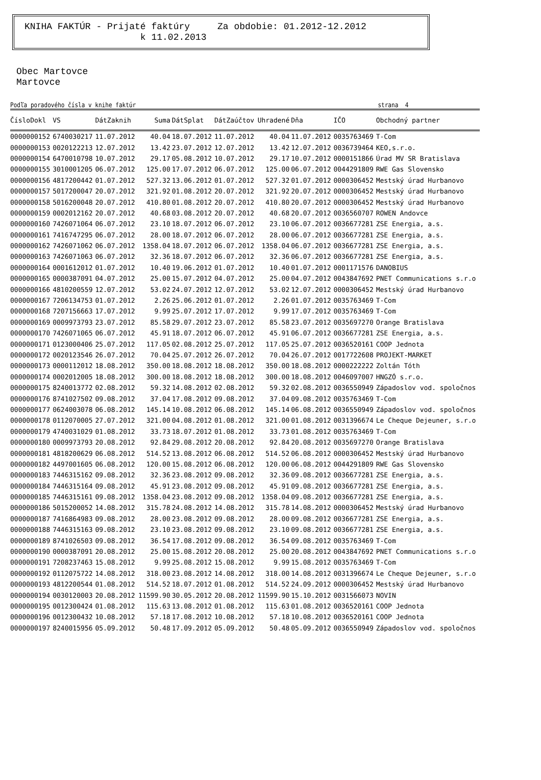KNIHA FAKTÚR - Prijaté faktúry Za obdobie: 01.2012-12.2012
k 11.02.2013
Obec Martovce
Martovce
Podľa poradového čísla v knihe faktúr strana 4
| ČísloDokl | VS | DátZaknih | Suma | DátSplat | DátZaúčtov | Uhradené | Dňa | IČO | Obchodný partner |
| --- | --- | --- | --- | --- | --- | --- | --- | --- | --- |
| 0000000152 | 6740030217 | 11.07.2012 | 40.04 | 18.07.2012 | 11.07.2012 | 40.04 | 11.07.2012 | 0035763469 | T-Com |
| 0000000153 | 0020122213 | 12.07.2012 | 13.42 | 23.07.2012 | 12.07.2012 | 13.42 | 12.07.2012 | 0036739464 | KEO,s.r.o. |
| 0000000154 | 6470010798 | 10.07.2012 | 29.17 | 05.08.2012 | 10.07.2012 | 29.17 | 10.07.2012 | 0000151866 | Úrad MV SR Bratislava |
| 0000000155 | 3010001205 | 06.07.2012 | 125.00 | 17.07.2012 | 06.07.2012 | 125.00 | 06.07.2012 | 0044291809 | RWE Gas Slovensko |
| 0000000156 | 4817200442 | 01.07.2012 | 527.32 | 13.06.2012 | 01.07.2012 | 527.32 | 01.07.2012 | 0000306452 | Mestský úrad Hurbanovo |
| 0000000157 | 5017200047 | 20.07.2012 | 321.92 | 01.08.2012 | 20.07.2012 | 321.92 | 20.07.2012 | 0000306452 | Mestský úrad Hurbanovo |
| 0000000158 | 5016200048 | 20.07.2012 | 410.80 | 01.08.2012 | 20.07.2012 | 410.80 | 20.07.2012 | 0000306452 | Mestský úrad Hurbanovo |
| 0000000159 | 0002012162 | 20.07.2012 | 40.68 | 03.08.2012 | 20.07.2012 | 40.68 | 20.07.2012 | 0036560707 | ROWEN Andovce |
| 0000000160 | 7426071064 | 06.07.2012 | 23.10 | 18.07.2012 | 06.07.2012 | 23.10 | 06.07.2012 | 0036677281 | ZSE Energia, a.s. |
| 0000000161 | 7416747295 | 06.07.2012 | 28.00 | 18.07.2012 | 06.07.2012 | 28.00 | 06.07.2012 | 0036677281 | ZSE Energia, a.s. |
| 0000000162 | 7426071062 | 06.07.2012 | 1358.04 | 18.07.2012 | 06.07.2012 | 1358.04 | 06.07.2012 | 0036677281 | ZSE Energia, a.s. |
| 0000000163 | 7426071063 | 06.07.2012 | 32.36 | 18.07.2012 | 06.07.2012 | 32.36 | 06.07.2012 | 0036677281 | ZSE Energia, a.s. |
| 0000000164 | 0001612012 | 01.07.2012 | 10.40 | 19.06.2012 | 01.07.2012 | 10.40 | 01.07.2012 | 0001171576 | DANOBIUS |
| 0000000165 | 0000387091 | 04.07.2012 | 25.00 | 15.07.2012 | 04.07.2012 | 25.00 | 04.07.2012 | 0043847692 | PNET Communications s.r.o |
| 0000000166 | 4810200559 | 12.07.2012 | 53.02 | 24.07.2012 | 12.07.2012 | 53.02 | 12.07.2012 | 0000306452 | Mestský úrad Hurbanovo |
| 0000000167 | 7206134753 | 01.07.2012 | 2.26 | 25.06.2012 | 01.07.2012 | 2.26 | 01.07.2012 | 0035763469 | T-Com |
| 0000000168 | 7207156663 | 17.07.2012 | 9.99 | 25.07.2012 | 17.07.2012 | 9.99 | 17.07.2012 | 0035763469 | T-Com |
| 0000000169 | 0009973793 | 23.07.2012 | 85.58 | 29.07.2012 | 23.07.2012 | 85.58 | 23.07.2012 | 0035697270 | Orange Bratislava |
| 0000000170 | 7426071065 | 06.07.2012 | 45.91 | 18.07.2012 | 06.07.2012 | 45.91 | 06.07.2012 | 0036677281 | ZSE Energia, a.s. |
| 0000000171 | 0123000406 | 25.07.2012 | 117.05 | 02.08.2012 | 25.07.2012 | 117.05 | 25.07.2012 | 0036520161 | COOP Jednota |
| 0000000172 | 0020123546 | 26.07.2012 | 70.04 | 25.07.2012 | 26.07.2012 | 70.04 | 26.07.2012 | 0017722608 | PROJEKT-MARKET |
| 0000000173 | 0000112012 | 18.08.2012 | 350.00 | 18.08.2012 | 18.08.2012 | 350.00 | 18.08.2012 | 0000222222 | Zoltán Tóth |
| 0000000174 | 0002012005 | 18.08.2012 | 300.00 | 18.08.2012 | 18.08.2012 | 300.00 | 18.08.2012 | 0046097007 | HNGZÓ s.r.o. |
| 0000000175 | 8240013772 | 02.08.2012 | 59.32 | 14.08.2012 | 02.08.2012 | 59.32 | 02.08.2012 | 0036550949 | Západoslov vod. spoločnos |
| 0000000176 | 8741027502 | 09.08.2012 | 37.04 | 17.08.2012 | 09.08.2012 | 37.04 | 09.08.2012 | 0035763469 | T-Com |
| 0000000177 | 0624003078 | 06.08.2012 | 145.14 | 10.08.2012 | 06.08.2012 | 145.14 | 06.08.2012 | 0036550949 | Západoslov vod. spoločnos |
| 0000000178 | 0112070005 | 27.07.2012 | 321.00 | 04.08.2012 | 01.08.2012 | 321.00 | 01.08.2012 | 0031396674 | Le Cheque Dejeuner, s.r.o |
| 0000000179 | 4740031029 | 01.08.2012 | 33.73 | 18.07.2012 | 01.08.2012 | 33.73 | 01.08.2012 | 0035763469 | T-Com |
| 0000000180 | 0009973793 | 20.08.2012 | 92.84 | 29.08.2012 | 20.08.2012 | 92.84 | 20.08.2012 | 0035697270 | Orange Bratislava |
| 0000000181 | 4818200629 | 06.08.2012 | 514.52 | 13.08.2012 | 06.08.2012 | 514.52 | 06.08.2012 | 0000306452 | Mestský úrad Hurbanovo |
| 0000000182 | 4497001605 | 06.08.2012 | 120.00 | 15.08.2012 | 06.08.2012 | 120.00 | 06.08.2012 | 0044291809 | RWE Gas Slovensko |
| 0000000183 | 7446315162 | 09.08.2012 | 32.36 | 23.08.2012 | 09.08.2012 | 32.36 | 09.08.2012 | 0036677281 | ZSE Energia, a.s. |
| 0000000184 | 7446315164 | 09.08.2012 | 45.91 | 23.08.2012 | 09.08.2012 | 45.91 | 09.08.2012 | 0036677281 | ZSE Energia, a.s. |
| 0000000185 | 7446315161 | 09.08.2012 | 1358.04 | 23.08.2012 | 09.08.2012 | 1358.04 | 09.08.2012 | 0036677281 | ZSE Energia, a.s. |
| 0000000186 | 5015200052 | 14.08.2012 | 315.78 | 24.08.2012 | 14.08.2012 | 315.78 | 14.08.2012 | 0000306452 | Mestský úrad Hurbanovo |
| 0000000187 | 7416864983 | 09.08.2012 | 28.00 | 23.08.2012 | 09.08.2012 | 28.00 | 09.08.2012 | 0036677281 | ZSE Energia, a.s. |
| 0000000188 | 7446315163 | 09.08.2012 | 23.10 | 23.08.2012 | 09.08.2012 | 23.10 | 09.08.2012 | 0036677281 | ZSE Energia, a.s. |
| 0000000189 | 8741026503 | 09.08.2012 | 36.54 | 17.08.2012 | 09.08.2012 | 36.54 | 09.08.2012 | 0035763469 | T-Com |
| 0000000190 | 0000387091 | 20.08.2012 | 25.00 | 15.08.2012 | 20.08.2012 | 25.00 | 20.08.2012 | 0043847692 | PNET Communications s.r.o |
| 0000000191 | 7208237463 | 15.08.2012 | 9.99 | 25.08.2012 | 15.08.2012 | 9.99 | 15.08.2012 | 0035763469 | T-Com |
| 0000000192 | 0112075722 | 14.08.2012 | 318.00 | 23.08.2012 | 14.08.2012 | 318.00 | 14.08.2012 | 0031396674 | Le Cheque Dejeuner, s.r.o |
| 0000000193 | 4812200544 | 01.08.2012 | 514.52 | 18.07.2012 | 01.08.2012 | 514.52 | 24.09.2012 | 0000306452 | Mestský úrad Hurbanovo |
| 0000000194 | 0030120003 | 20.08.2012 | 11599.90 | 30.05.2012 | 20.08.2012 | 11599.90 | 15.10.2012 | 0031566073 | NOVIN |
| 0000000195 | 0012300424 | 01.08.2012 | 115.63 | 13.08.2012 | 01.08.2012 | 115.63 | 01.08.2012 | 0036520161 | COOP Jednota |
| 0000000196 | 0012300432 | 10.08.2012 | 57.18 | 17.08.2012 | 10.08.2012 | 57.18 | 10.08.2012 | 0036520161 | COOP Jednota |
| 0000000197 | 8240015956 | 05.09.2012 | 50.48 | 17.09.2012 | 05.09.2012 | 50.48 | 05.09.2012 | 0036550949 | Západoslov vod. spoločnos |